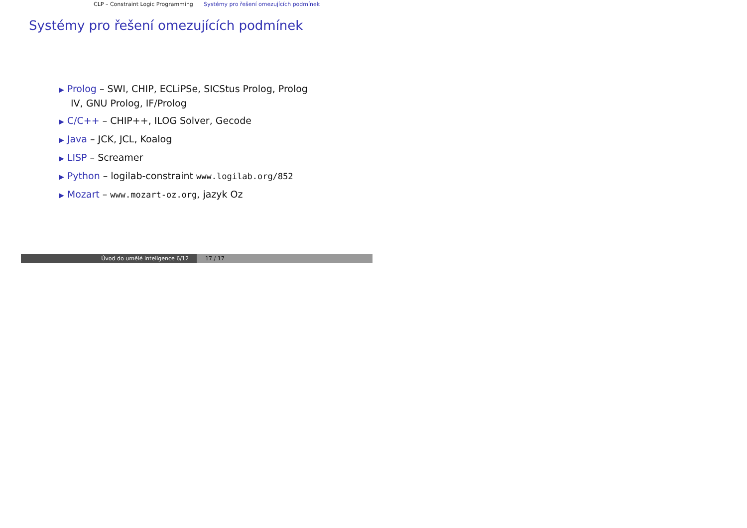CLP – Constraint Logic Programming Systémy pro řešení omezujících podmínek
Systémy pro řešení omezujících podmínek
▶ Prolog – SWI, CHIP, ECLiPSe, SICStus Prolog, Prolog IV, GNU Prolog, IF/Prolog
▶ C/C++ – CHIP++, ILOG Solver, Gecode
▶ Java – JCK, JCL, Koalog
▶ LISP – Screamer
▶ Python – logilab-constraint www.logilab.org/852
▶ Mozart – www.mozart-oz.org, jazyk Oz
Úvod do umělé inteligence 6/12 17 / 17